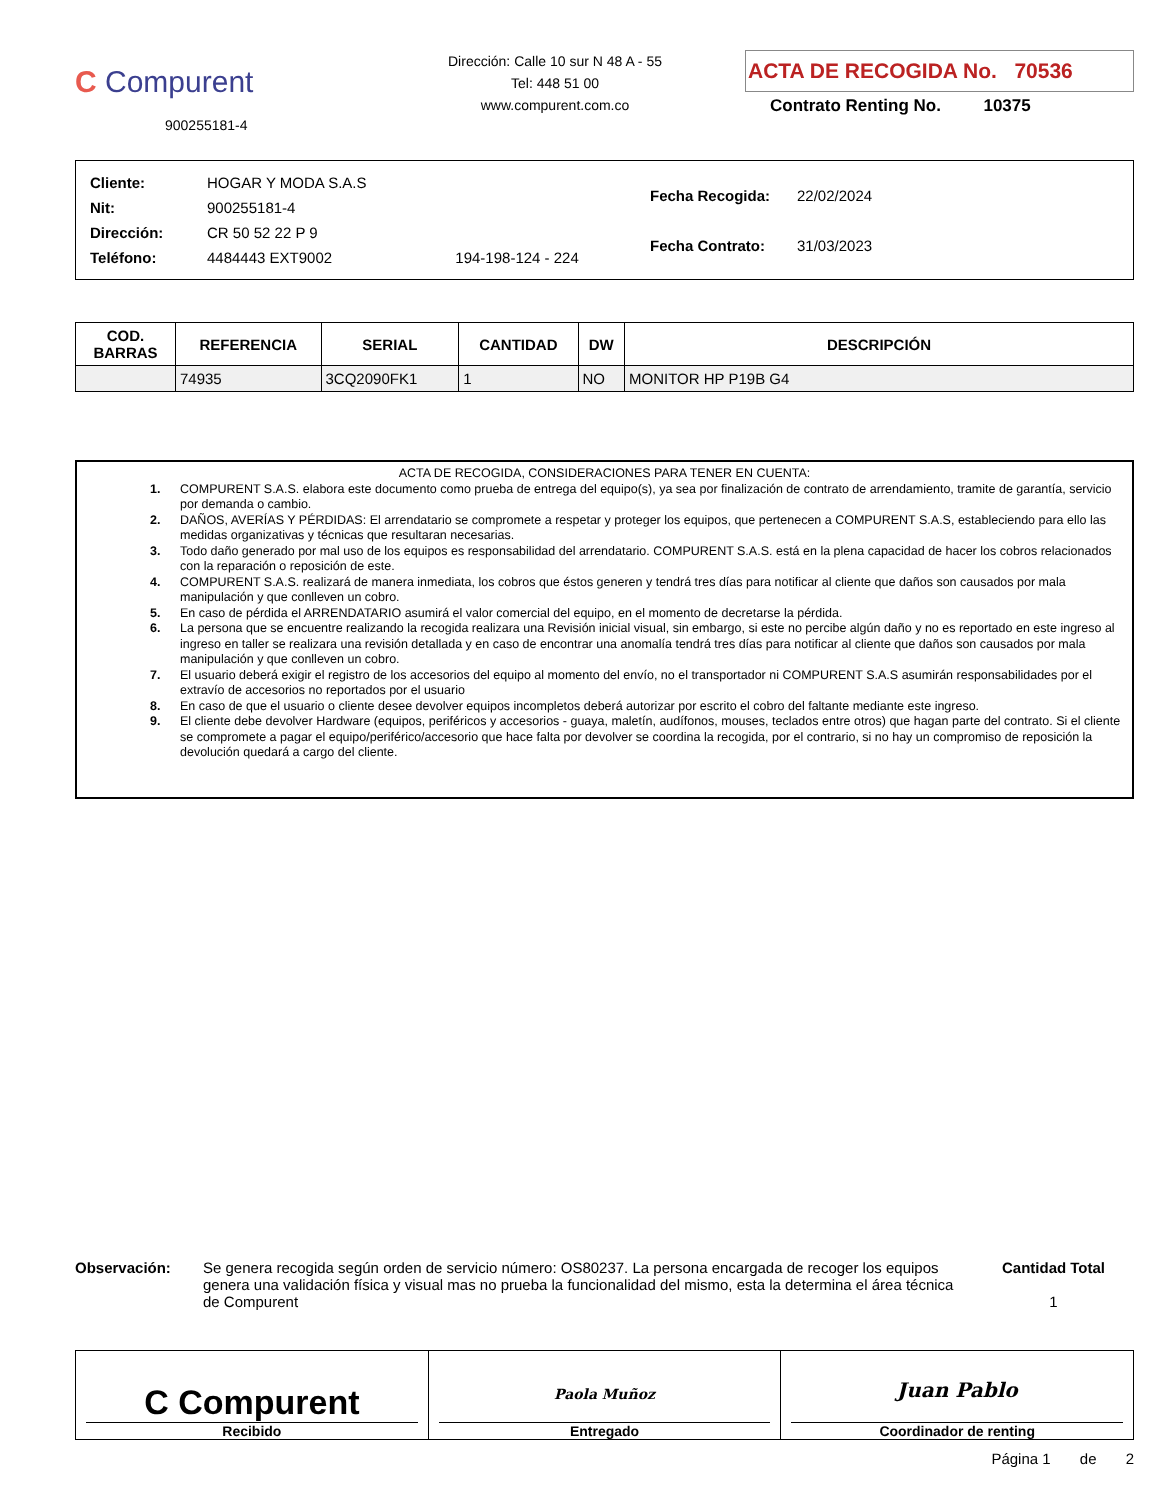C Compurent
900255181-4
Dirección: Calle 10 sur N 48 A - 55
Tel: 448 51 00
www.compurent.com.co
ACTA DE RECOGIDA No. 70536
Contrato Renting No. 10375
| Cliente: | HOGAR Y MODA S.A.S | |
| Nit: | 900255181-4 | |
| Dirección: | CR 50 52 22 P 9 | |
| Teléfono: | 4484443 EXT9002 | 194-198-124 - 224 |
| Fecha Recogida: | 22/02/2024 |
| Fecha Contrato: | 31/03/2023 |
| COD. BARRAS | REFERENCIA | SERIAL | CANTIDAD | DW | DESCRIPCIÓN |
| --- | --- | --- | --- | --- | --- |
| | 74935 | 3CQ2090FK1 | 1 | NO | MONITOR HP P19B G4 |
ACTA DE RECOGIDA, CONSIDERACIONES PARA TENER EN CUENTA:
1. COMPURENT S.A.S. elabora este documento como prueba de entrega del equipo(s), ya sea por finalización de contrato de arrendamiento, tramite de garantía, servicio por demanda o cambio.
2. DAÑOS, AVERÍAS Y PÉRDIDAS: El arrendatario se compromete a respetar y proteger los equipos, que pertenecen a COMPURENT S.A.S, estableciendo para ello las medidas organizativas y técnicas que resultaran necesarias.
3. Todo daño generado por mal uso de los equipos es responsabilidad del arrendatario. COMPURENT S.A.S. está en la plena capacidad de hacer los cobros relacionados con la reparación o reposición de este.
4. COMPURENT S.A.S. realizará de manera inmediata, los cobros que éstos generen y tendrá tres días para notificar al cliente que daños son causados por mala manipulación y que conlleven un cobro.
5. En caso de pérdida el ARRENDATARIO asumirá el valor comercial del equipo, en el momento de decretarse la pérdida.
6. La persona que se encuentre realizando la recogida realizara una Revisión inicial visual, sin embargo, si este no percibe algún daño y no es reportado en este ingreso al ingreso en taller se realizara una revisión detallada y en caso de encontrar una anomalía tendrá tres días para notificar al cliente que daños son causados por mala manipulación y que conlleven un cobro.
7. El usuario deberá exigir el registro de los accesorios del equipo al momento del envío, no el transportador ni COMPURENT S.A.S asumirán responsabilidades por el extravío de accesorios no reportados por el usuario
8. En caso de que el usuario o cliente desee devolver equipos incompletos deberá autorizar por escrito el cobro del faltante mediante este ingreso.
9. El cliente debe devolver Hardware (equipos, periféricos y accesorios - guaya, maletín, audífonos, mouses, teclados entre otros) que hagan parte del contrato. Si el cliente se compromete a pagar el equipo/periférico/accesorio que hace falta por devolver se coordina la recogida, por el contrario, si no hay un compromiso de reposición la devolución quedará a cargo del cliente.
Observación: Se genera recogida según orden de servicio número: OS80237. La persona encargada de recoger los equipos genera una validación física y visual mas no prueba la funcionalidad del mismo, esta la determina el área técnica de Compurent
Cantidad Total
1
C Compurent
Recibido
Paola Muñoz
Entregado
Juan Pablo
Coordinador de renting
Página 1 de 2